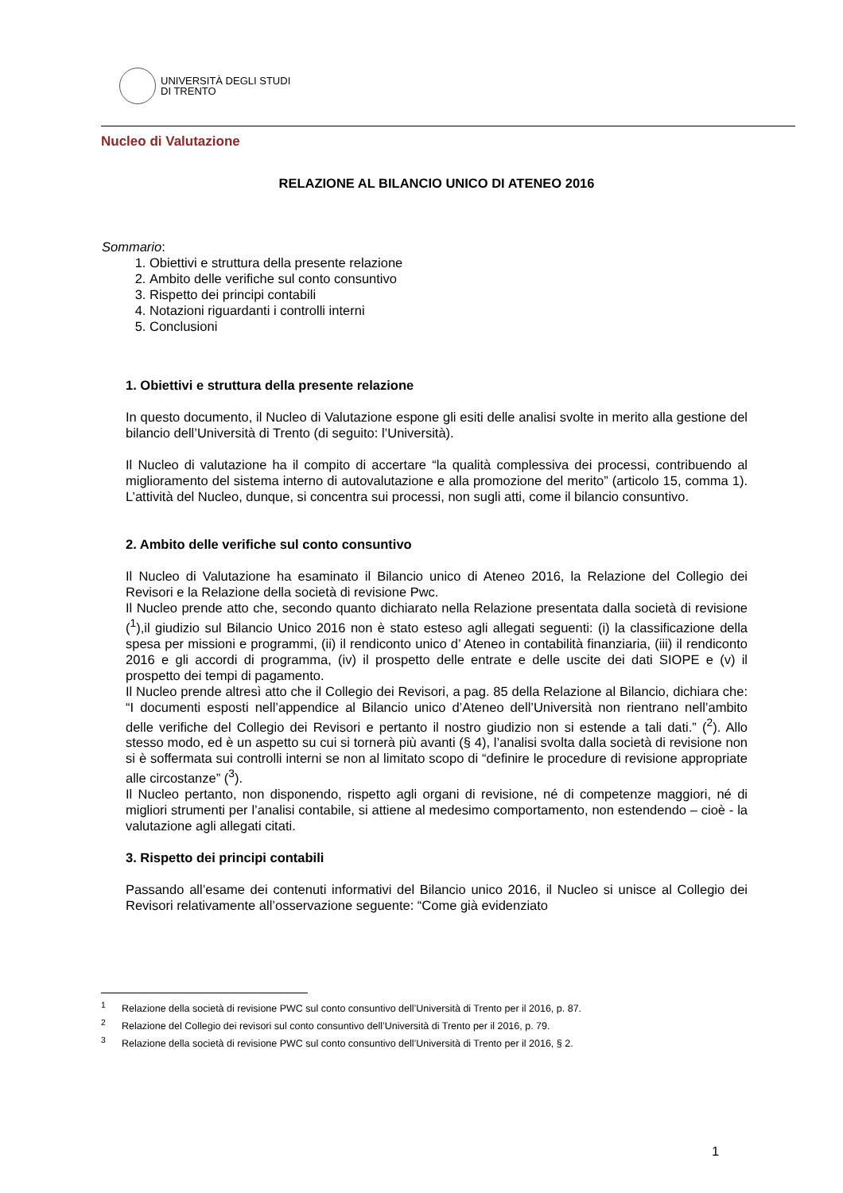UNIVERSITÀ DEGLI STUDI
DI TRENTO
Nucleo di Valutazione
RELAZIONE AL BILANCIO UNICO DI ATENEO 2016
Sommario:
1. Obiettivi e struttura della presente relazione
2. Ambito delle verifiche sul conto consuntivo
3. Rispetto dei principi contabili
4. Notazioni riguardanti i controlli interni
5. Conclusioni
1. Obiettivi e struttura della presente relazione
In questo documento, il Nucleo di Valutazione espone gli esiti delle analisi svolte in merito alla gestione del bilancio dell’Università di Trento (di seguito: l’Università).
Il Nucleo di valutazione ha il compito di accertare “la qualità complessiva dei processi, contribuendo al miglioramento del sistema interno di autovalutazione e alla promozione del merito” (articolo 15, comma 1). L’attività del Nucleo, dunque, si concentra sui processi, non sugli atti, come il bilancio consuntivo.
2. Ambito delle verifiche sul conto consuntivo
Il Nucleo di Valutazione ha esaminato il Bilancio unico di Ateneo 2016, la Relazione del Collegio dei Revisori e la Relazione della società di revisione Pwc.
Il Nucleo prende atto che, secondo quanto dichiarato nella Relazione presentata dalla società di revisione (<sup>1</sup>),il giudizio sul Bilancio Unico 2016 non è stato esteso agli allegati seguenti: (i) la classificazione della spesa per missioni e programmi, (ii) il rendiconto unico d’ Ateneo in contabilità finanziaria, (iii) il rendiconto 2016 e gli accordi di programma, (iv) il prospetto delle entrate e delle uscite dei dati SIOPE e (v) il prospetto dei tempi di pagamento.
Il Nucleo prende altresì atto che il Collegio dei Revisori, a pag. 85 della Relazione al Bilancio, dichiara che: “I documenti esposti nell’appendice al Bilancio unico d’Ateneo dell’Università non rientrano nell’ambito delle verifiche del Collegio dei Revisori e pertanto il nostro giudizio non si estende a tali dati.” (<sup>2</sup>). Allo stesso modo, ed è un aspetto su cui si tornerà più avanti (§ 4), l’analisi svolta dalla società di revisione non si è soffermata sui controlli interni se non al limitato scopo di “definire le procedure di revisione appropriate alle circostanze” (<sup>3</sup>).
Il Nucleo pertanto, non disponendo, rispetto agli organi di revisione, né di competenze maggiori, né di migliori strumenti per l’analisi contabile, si attiene al medesimo comportamento, non estendendo – cioè - la valutazione agli allegati citati.
3. Rispetto dei principi contabili
Passando all’esame dei contenuti informativi del Bilancio unico 2016, il Nucleo si unisce al Collegio dei Revisori relativamente all’osservazione seguente: “Come già evidenziato
<sup>1</sup> Relazione della società di revisione PWC sul conto consuntivo dell’Università di Trento per il 2016, p. 87.
<sup>2</sup> Relazione del Collegio dei revisori sul conto consuntivo dell’Università di Trento per il 2016, p. 79.
<sup>3</sup> Relazione della società di revisione PWC sul conto consuntivo dell’Università di Trento per il 2016, § 2.
1